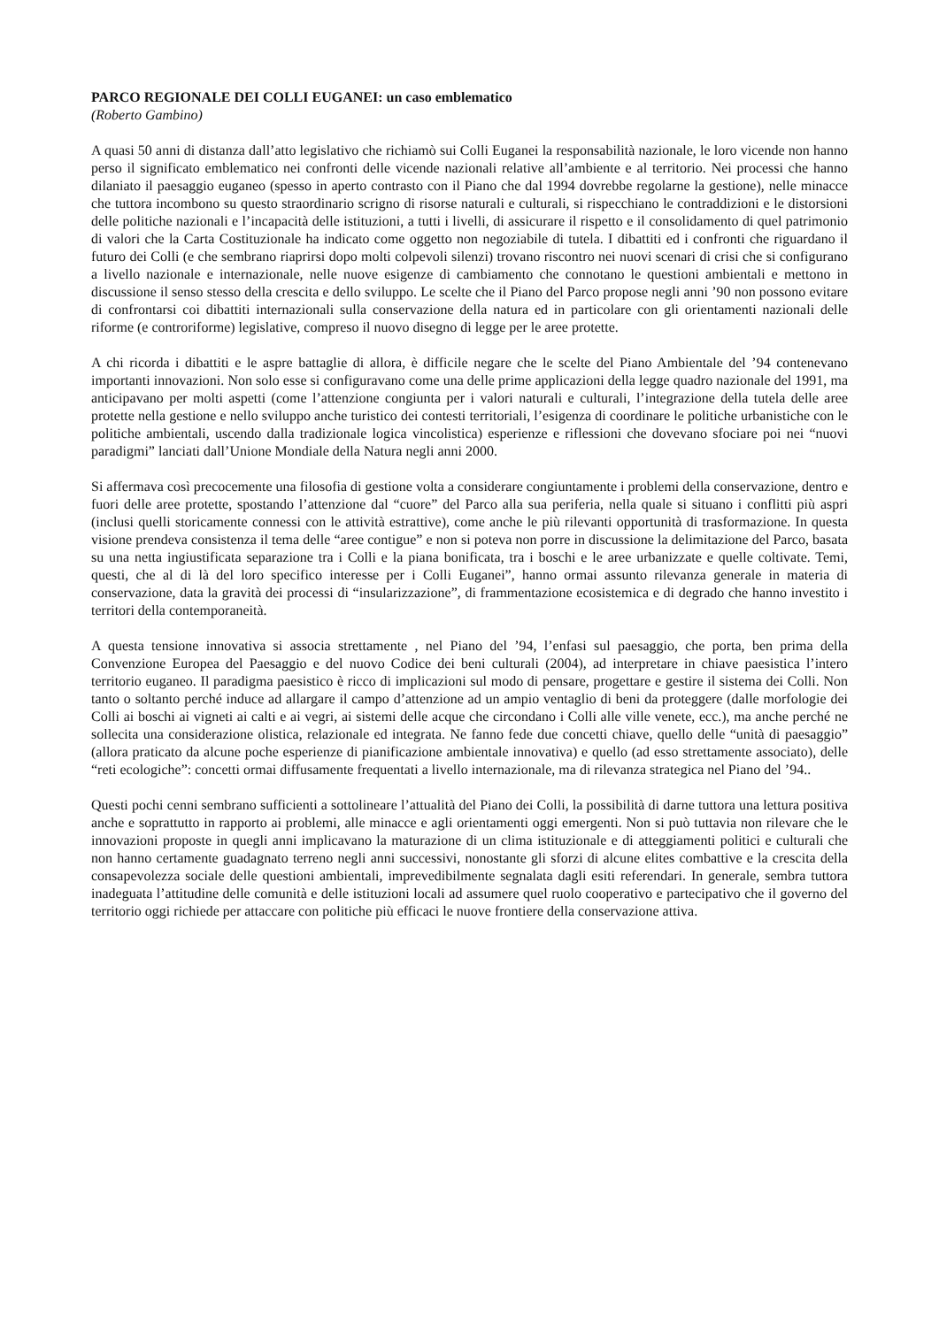PARCO REGIONALE DEI COLLI EUGANEI: un caso emblematico
(Roberto Gambino)
A quasi 50 anni di distanza dall’atto legislativo che richiamò sui Colli Euganei la responsabilità nazionale, le loro vicende non hanno perso il significato emblematico nei confronti delle vicende nazionali relative all’ambiente e al territorio. Nei processi che hanno dilaniato il paesaggio euganeo (spesso in aperto contrasto con il Piano che dal 1994 dovrebbe regolarne la gestione), nelle minacce che tuttora incombono su questo straordinario scrigno di risorse naturali e culturali, si rispecchiano le contraddizioni e le distorsioni delle politiche nazionali e l’incapacità delle istituzioni, a tutti i livelli, di assicurare il rispetto e il consolidamento di quel patrimonio di valori che la Carta Costituzionale ha indicato come oggetto non negoziabile di tutela. I dibattiti ed i confronti che riguardano il futuro dei Colli (e che sembrano riaprirsi dopo molti colpevoli silenzi) trovano riscontro nei nuovi scenari di crisi che si configurano a livello nazionale e internazionale, nelle nuove esigenze di cambiamento che connotano le questioni ambientali e mettono in discussione il senso stesso della crescita e dello sviluppo. Le scelte che il Piano del Parco propose negli anni ’90 non possono evitare di confrontarsi coi dibattiti internazionali sulla conservazione della natura ed in particolare con gli orientamenti nazionali delle riforme (e controriforme) legislative, compreso il nuovo disegno di legge per le aree protette.
A chi ricorda i dibattiti e le aspre battaglie di allora, è difficile negare che le scelte del Piano Ambientale del ’94 contenevano importanti innovazioni. Non solo esse si configuravano come una delle prime applicazioni della legge quadro nazionale del 1991, ma anticipavano per molti aspetti (come l’attenzione congiunta per i valori naturali e culturali, l’integrazione della tutela delle aree protette nella gestione e nello sviluppo anche turistico dei contesti territoriali, l’esigenza di coordinare le politiche urbanistiche con le politiche ambientali, uscendo dalla tradizionale logica vincolistica) esperienze e riflessioni che dovevano sfociare poi nei “nuovi paradigmi” lanciati dall’Unione Mondiale della Natura negli anni 2000.
Si affermava così precocemente una filosofia di gestione volta a considerare congiuntamente i problemi della conservazione, dentro e fuori delle aree protette, spostando l’attenzione dal “cuore” del Parco alla sua periferia, nella quale si situano i conflitti più aspri (inclusi quelli storicamente connessi con le attività estrattive), come anche le più rilevanti opportunità di trasformazione. In questa visione prendeva consistenza il tema delle “aree contigue” e non si poteva non porre in discussione la delimitazione del Parco, basata su una netta ingiustificata separazione tra i Colli e la piana bonificata, tra i boschi e le aree urbanizzate e quelle coltivate. Temi, questi, che al di là del loro specifico interesse per i Colli Euganei”, hanno ormai assunto rilevanza generale in materia di conservazione, data la gravità dei processi di “insularizzazione”, di frammentazione ecosistemica e di degrado che hanno investito i territori della contemporaneità.
A questa tensione innovativa si associa strettamente , nel Piano del ’94, l’enfasi sul paesaggio, che porta, ben prima della Convenzione Europea del Paesaggio e del nuovo Codice dei beni culturali (2004), ad interpretare in chiave paesistica l’intero territorio euganeo. Il paradigma paesistico è ricco di implicazioni sul modo di pensare, progettare e gestire il sistema dei Colli. Non tanto o soltanto perché induce ad allargare il campo d’attenzione ad un ampio ventaglio di beni da proteggere (dalle morfologie dei Colli ai boschi ai vigneti ai calti e ai vegri, ai sistemi delle acque che circondano i Colli alle ville venete, ecc.), ma anche perché ne sollecita una considerazione olistica, relazionale ed integrata. Ne fanno fede due concetti chiave, quello delle “unità di paesaggio” (allora praticato da alcune poche esperienze di pianificazione ambientale innovativa) e quello (ad esso strettamente associato), delle “reti ecologiche”: concetti ormai diffusamente frequentati a livello internazionale, ma di rilevanza strategica nel Piano del ’94..
Questi pochi cenni sembrano sufficienti a sottolineare l’attualità del Piano dei Colli, la possibilità di darne tuttora una lettura positiva anche e soprattutto in rapporto ai problemi, alle minacce e agli orientamenti oggi emergenti. Non si può tuttavia non rilevare che le innovazioni proposte in quegli anni implicavano la maturazione di un clima istituzionale e di atteggiamenti politici e culturali che non hanno certamente guadagnato terreno negli anni successivi, nonostante gli sforzi di alcune elites combattive e la crescita della consapevolezza sociale delle questioni ambientali, imprevedibilmente segnalata dagli esiti referendari. In generale, sembra tuttora inadeguata l’attitudine delle comunità e delle istituzioni locali ad assumere quel ruolo cooperativo e partecipativo che il governo del territorio oggi richiede per attaccare con politiche più efficaci le nuove frontiere della conservazione attiva.